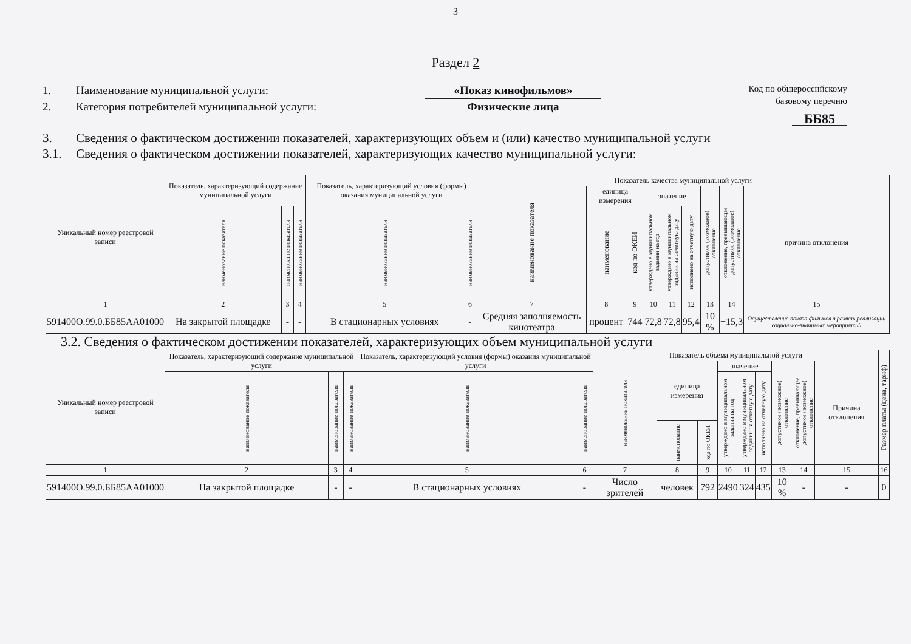3
Раздел 2
1. Наименование муниципальной услуги: «Показ кинофильмов»
2. Категория потребителей муниципальной услуги: Физические лица
Код по общероссийскому
базовому перечню
ББ85
3. Сведения о фактическом достижении показателей, характеризующих объем и (или) качество муниципальной услуги
3.1. Сведения о фактическом достижении показателей, характеризующих качество муниципальной услуги:
| Уникальный номер реестровой записи | Показатель, характеризующий содержание муниципальной услуги | | | Показатель, характеризующий условия (формы) оказания муниципальной услуги | | Показатель качества муниципальной услуги | | | | | | | | |
| --- | --- | --- | --- | --- | --- | --- | --- | --- | --- | --- | --- | --- | --- | --- |
| | | | | | | наименование показателя | единица измерения | | значение | | | допустимое (возможное) отклонение | отклонение, превышающее допустимое (возможное) отклонение | причина отклонения |
| | наименование показателя | наименование показателя | наименование показателя | наименование показателя | наименование показателя | | наименование | код по ОКЕИ | утверждено в муниципальном задании на год | утверждено в муниципальном задании на отчетную дату | исполнено на отчетную дату | | | |
| 1 | 2 | 3 | 4 | 5 | 6 | 7 | 8 | 9 | 10 | 11 | 12 | 13 | 14 | 15 |
| 591400О.99.0.ББ85АА01000 | На закрытой площадке | - | - | В стационарных условиях | - | Средняя заполняемость кинотеатра | процент | 744 | 72,8 | 72,8 | 95,4 | 10 % | +15,3 | Осуществление показа фильмов в рамках реализации социально-значимых мероприятий |
3.2. Сведения о фактическом достижении показателей, характеризующих объем муниципальной услуги
| Уникальный номер реестровой записи | Показатель, характеризующий содержание муниципальной услуги | | | Показатель, характеризующий условия (формы) оказания муниципальной услуги | | Показатель объема муниципальной услуги | | | | | | | | | Размер платы (цена, тариф) |
| --- | --- | --- | --- | --- | --- | --- | --- | --- | --- | --- | --- | --- | --- | --- | --- |
| | | | | | | наименование показателя | единица измерения | | значение | | | допустимое (возможное) отклонение | отклонение, превышающее допустимое (возможное) отклонение | Причина отклонения | |
| | наименование показателя | наименование показателя | наименование показателя | наименование показателя | наименование показателя | | | | утверждено в муниципальном задании на год | утверждено в муниципальном задании на отчетную дату | исполнено на отчетную дату | | | | |
| | | | | | | | наименование | код по ОКЕИ | | | | | | | |
| 1 | 2 | 3 | 4 | 5 | 6 | 7 | 8 | 9 | 10 | 11 | 12 | 13 | 14 | 15 | 16 |
| 591400О.99.0.ББ85АА01000 | На закрытой площадке | - | - | В стационарных условиях | - | Число зрителей | человек | 792 | 2490 | 324 | 435 | 10 % | - | - | 0 |